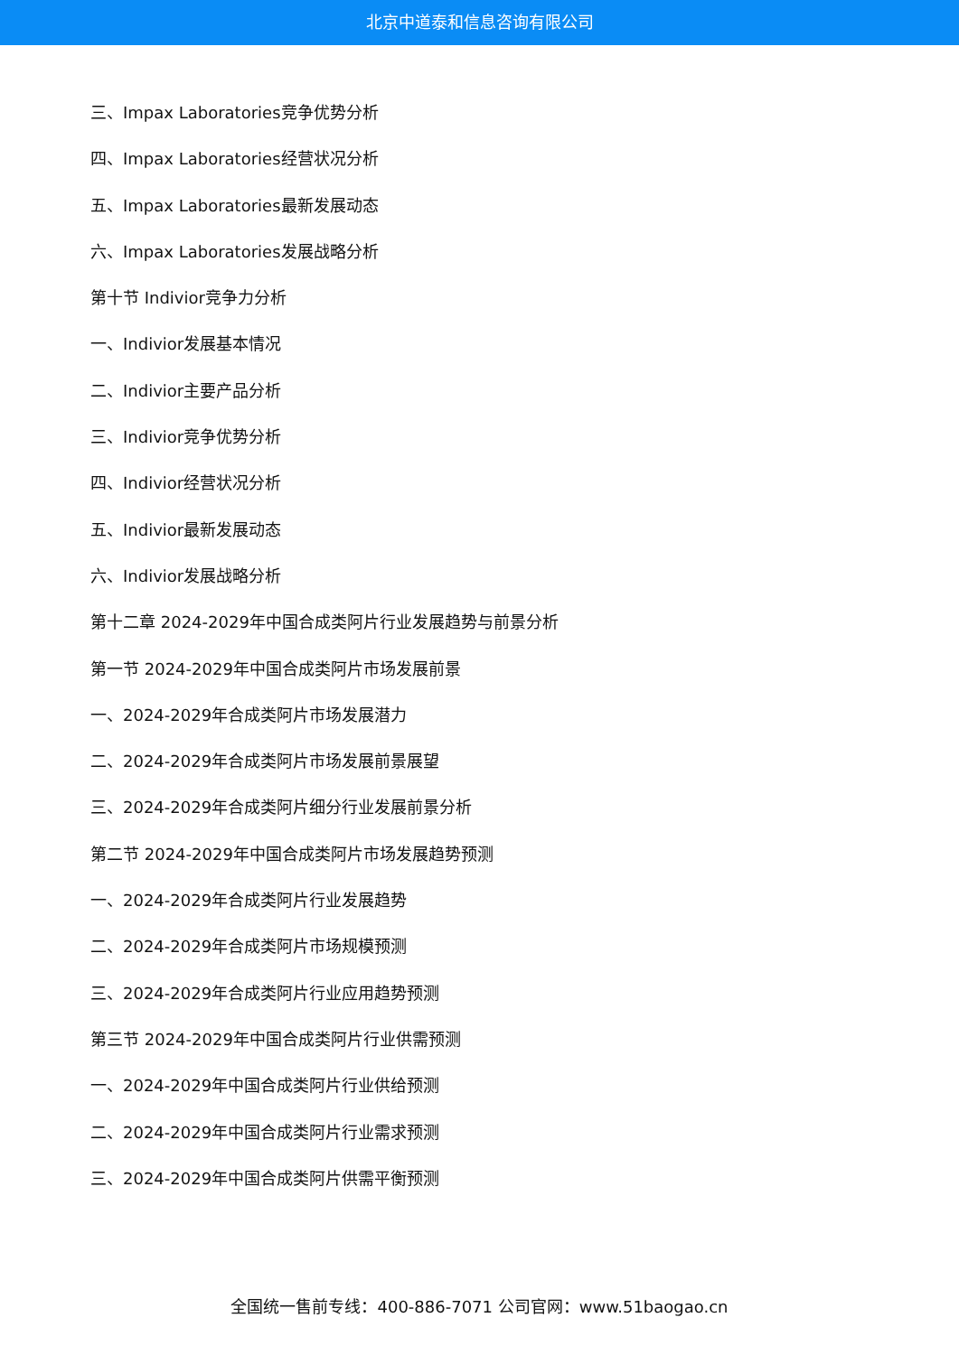北京中道泰和信息咨询有限公司
三、Impax Laboratories竞争优势分析
四、Impax Laboratories经营状况分析
五、Impax Laboratories最新发展动态
六、Impax Laboratories发展战略分析
第十节 Indivior竞争力分析
一、Indivior发展基本情况
二、Indivior主要产品分析
三、Indivior竞争优势分析
四、Indivior经营状况分析
五、Indivior最新发展动态
六、Indivior发展战略分析
第十二章 2024-2029年中国合成类阿片行业发展趋势与前景分析
第一节 2024-2029年中国合成类阿片市场发展前景
一、2024-2029年合成类阿片市场发展潜力
二、2024-2029年合成类阿片市场发展前景展望
三、2024-2029年合成类阿片细分行业发展前景分析
第二节 2024-2029年中国合成类阿片市场发展趋势预测
一、2024-2029年合成类阿片行业发展趋势
二、2024-2029年合成类阿片市场规模预测
三、2024-2029年合成类阿片行业应用趋势预测
第三节 2024-2029年中国合成类阿片行业供需预测
一、2024-2029年中国合成类阿片行业供给预测
二、2024-2029年中国合成类阿片行业需求预测
三、2024-2029年中国合成类阿片供需平衡预测
全国统一售前专线：400-886-7071 公司官网：www.51baogao.cn